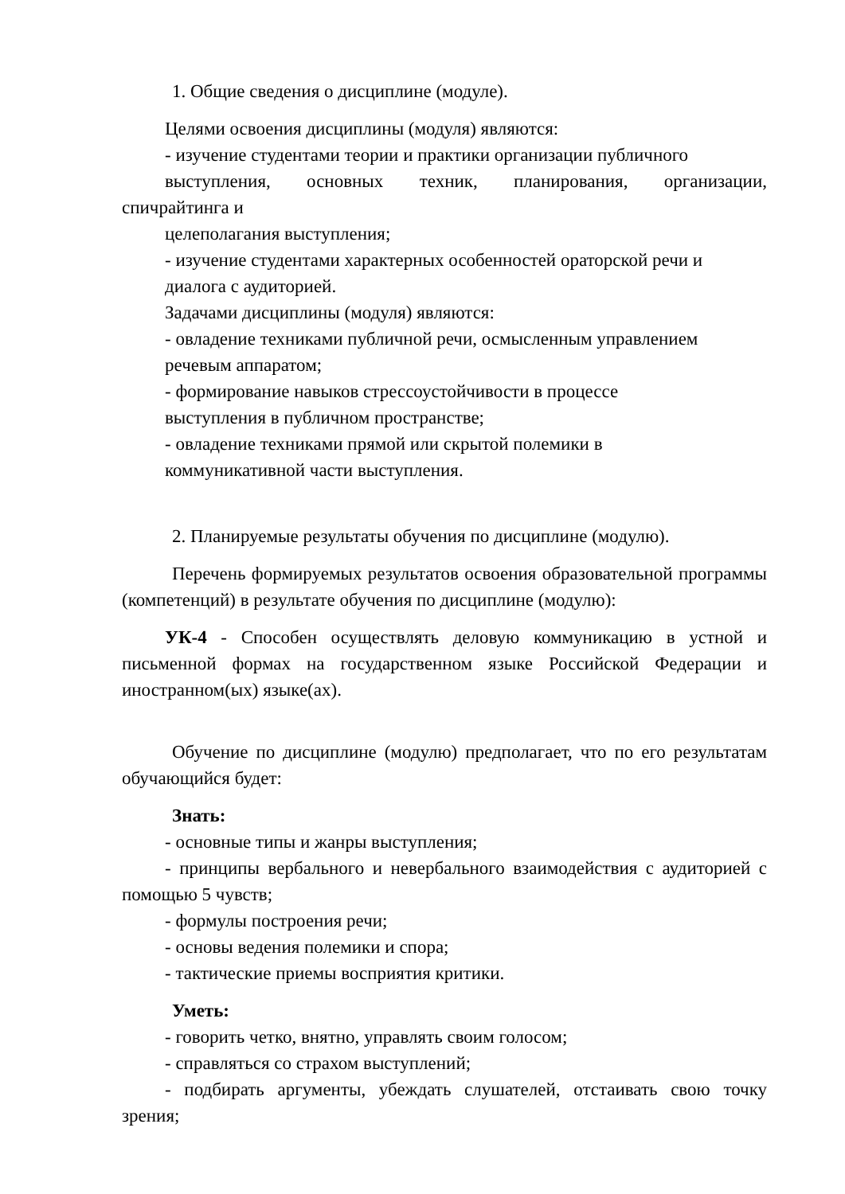1. Общие сведения о дисциплине (модуле).
Целями освоения дисциплины (модуля) являются:
- изучение студентами теории и практики организации публичного
выступления, основных техник, планирования, организации,
спичрайтинга и
целеполагания выступления;
- изучение студентами характерных особенностей ораторской речи и
диалога с аудиторией.
Задачами дисциплины (модуля) являются:
- овладение техниками публичной речи, осмысленным управлением
речевым аппаратом;
- формирование навыков стрессоустойчивости в процессе
выступления в публичном пространстве;
- овладение техниками прямой или скрытой полемики в
коммуникативной части выступления.
2. Планируемые результаты обучения по дисциплине (модулю).
Перечень формируемых результатов освоения образовательной программы (компетенций) в результате обучения по дисциплине (модулю):
УК-4 - Способен осуществлять деловую коммуникацию в устной и письменной формах на государственном языке Российской Федерации и иностранном(ых) языке(ах).
Обучение по дисциплине (модулю) предполагает, что по его результатам обучающийся будет:
Знать:
- основные типы и жанры выступления;
- принципы вербального и невербального взаимодействия с аудиторией с помощью 5 чувств;
- формулы построения речи;
- основы ведения полемики и спора;
- тактические приемы восприятия критики.
Уметь:
- говорить четко, внятно, управлять своим голосом;
- справляться со страхом выступлений;
- подбирать аргументы, убеждать слушателей, отстаивать свою точку зрения;